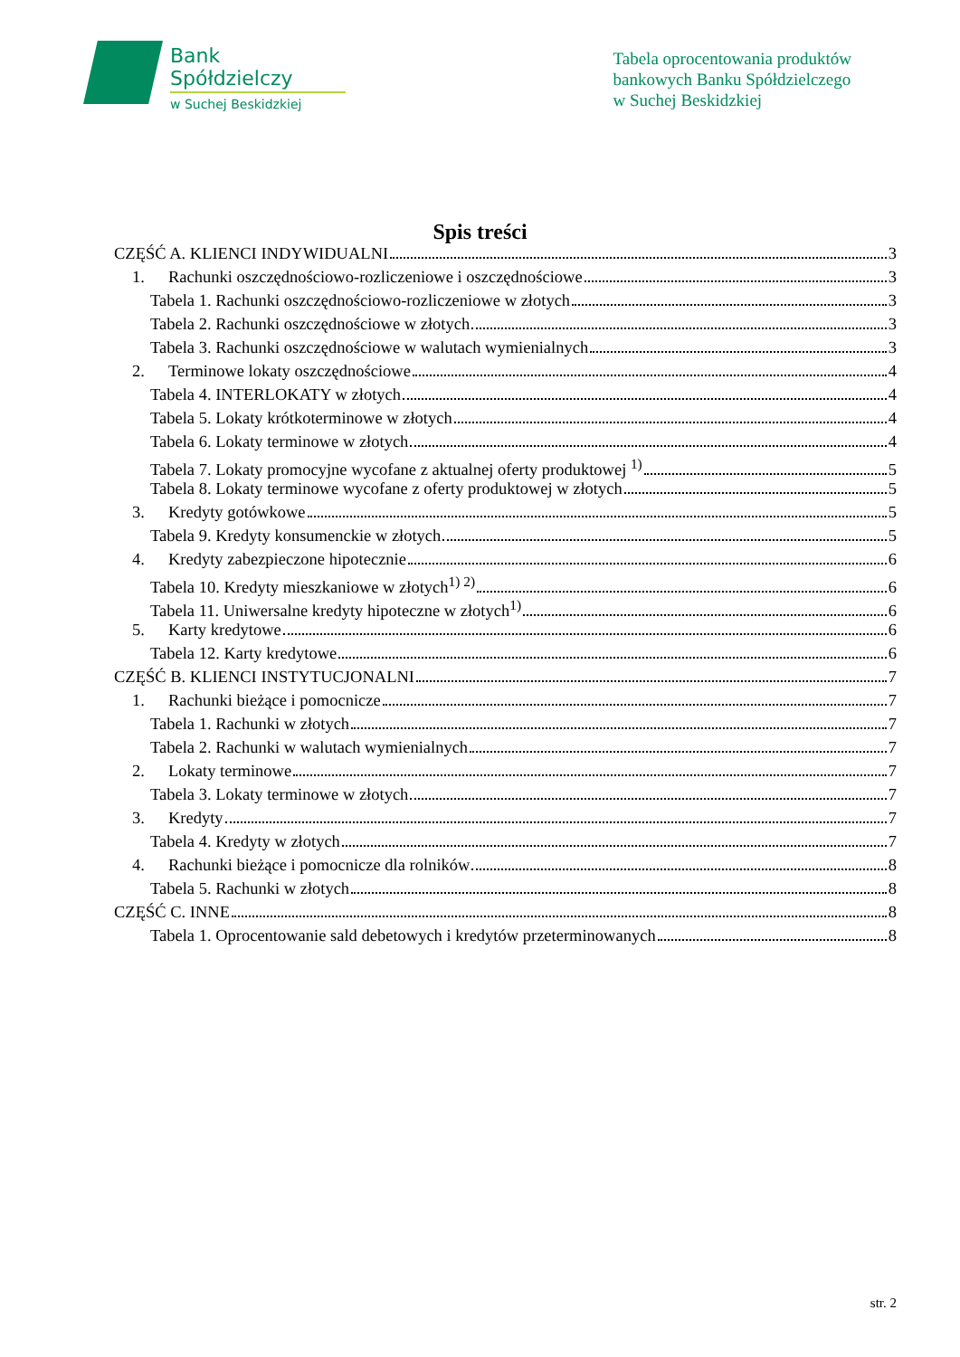Bank Spółdzielczy
w Suchej Beskidzkiej
Tabela oprocentowania produktów
bankowych Banku Spółdzielczego
w Suchej Beskidzkiej
Spis treści
CZĘŚĆ A. KLIENCI INDYWIDUALNI 3
1. Rachunki oszczędnościowo-rozliczeniowe i oszczędnościowe 3
Tabela 1. Rachunki oszczędnościowo-rozliczeniowe w złotych 3
Tabela 2. Rachunki oszczędnościowe w złotych 3
Tabela 3. Rachunki oszczędnościowe w walutach wymienialnych 3
2. Terminowe lokaty oszczędnościowe 4
Tabela 4. INTERLOKATY w złotych 4
Tabela 5. Lokaty krótkoterminowe w złotych 4
Tabela 6. Lokaty terminowe w złotych 4
Tabela 7. Lokaty promocyjne wycofane z aktualnej oferty produktowej <sup>1)</sup> 5
Tabela 8. Lokaty terminowe wycofane z oferty produktowej w złotych 5
3. Kredyty gotówkowe 5
Tabela 9. Kredyty konsumenckie w złotych 5
4. Kredyty zabezpieczone hipotecznie 6
Tabela 10. Kredyty mieszkaniowe w złotych<sup>1) 2)</sup> 6
Tabela 11. Uniwersalne kredyty hipoteczne w złotych<sup>1)</sup> 6
5. Karty kredytowe 6
Tabela 12. Karty kredytowe 6
CZĘŚĆ B. KLIENCI INSTYTUCJONALNI 7
1. Rachunki bieżące i pomocnicze 7
Tabela 1. Rachunki w złotych 7
Tabela 2. Rachunki w walutach wymienialnych 7
2. Lokaty terminowe 7
Tabela 3. Lokaty terminowe w złotych 7
3. Kredyty 7
Tabela 4. Kredyty w złotych 7
4. Rachunki bieżące i pomocnicze dla rolników 8
Tabela 5. Rachunki w złotych 8
CZĘŚĆ C. INNE 8
Tabela 1. Oprocentowanie sald debetowych i kredytów przeterminowanych 8
str. 2